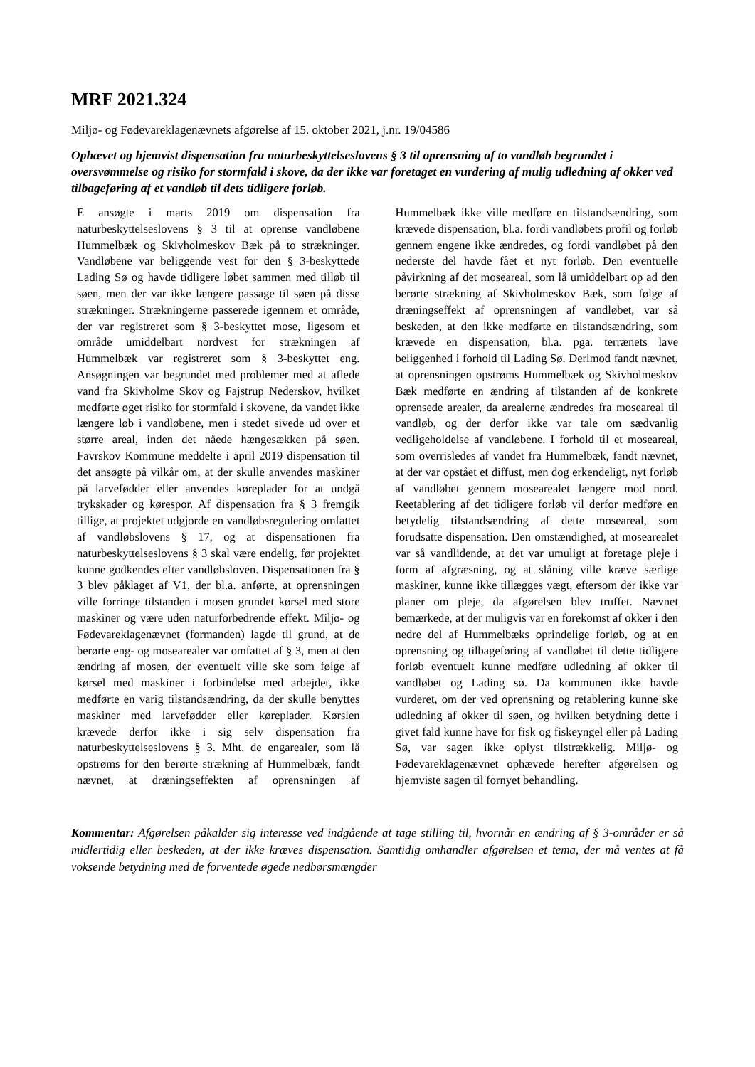MRF 2021.324
Miljø- og Fødevareklagenævnets afgørelse af 15. oktober 2021, j.nr. 19/04586
Ophævet og hjemvist dispensation fra naturbeskyttelseslovens § 3 til oprensning af to vandløb begrundet i oversvømmelse og risiko for stormfald i skove, da der ikke var foretaget en vurdering af mulig udledning af okker ved tilbageføring af et vandløb til dets tidligere forløb.
E ansøgte i marts 2019 om dispensation fra naturbeskyttelseslovens § 3 til at oprense vandløbene Hummelbæk og Skivholmeskov Bæk på to strækninger. Vandløbene var beliggende vest for den § 3-beskyttede Lading Sø og havde tidligere løbet sammen med tilløb til søen, men der var ikke længere passage til søen på disse strækninger. Strækningerne passerede igennem et område, der var registreret som § 3-beskyttet mose, ligesom et område umiddelbart nordvest for strækningen af Hummelbæk var registreret som § 3-beskyttet eng. Ansøgningen var begrundet med problemer med at aflede vand fra Skivholme Skov og Fajstrup Nederskov, hvilket medførte øget risiko for stormfald i skovene, da vandet ikke længere løb i vandløbene, men i stedet sivede ud over et større areal, inden det nåede hængesækken på søen. Favrskov Kommune meddelte i april 2019 dispensation til det ansøgte på vilkår om, at der skulle anvendes maskiner på larvefødder eller anvendes køreplader for at undgå trykskader og kørespor. Af dispensation fra § 3 fremgik tillige, at projektet udgjorde en vandløbsregulering omfattet af vandløbslovens § 17, og at dispensationen fra naturbeskyttelseslovens § 3 skal være endelig, før projektet kunne godkendes efter vandløbsloven. Dispensationen fra § 3 blev påklaget af V1, der bl.a. anførte, at oprensningen ville forringe tilstanden i mosen grundet kørsel med store maskiner og være uden naturforbedrende effekt. Miljø- og Fødevareklagenævnet (formanden) lagde til grund, at de berørte eng- og mosearealer var omfattet af § 3, men at den ændring af mosen, der eventuelt ville ske som følge af kørsel med maskiner i forbindelse med arbejdet, ikke medførte en varig tilstandsændring, da der skulle benyttes maskiner med larvefødder eller køreplader. Kørslen krævede derfor ikke i sig selv dispensation fra naturbeskyttelseslovens § 3. Mht. de engarealer, som lå opstrøms for den berørte strækning af Hummelbæk, fandt nævnet, at dræningseffekten af oprensningen af Hummelbæk ikke ville medføre en tilstandsændring, som krævede dispensation, bl.a. fordi vandløbets profil og forløb gennem engene ikke ændredes, og fordi vandløbet på den nederste del havde fået et nyt forløb. Den eventuelle påvirkning af det moseareal, som lå umiddelbart op ad den berørte strækning af Skivholmeskov Bæk, som følge af dræningseffekt af oprensningen af vandløbet, var så beskeden, at den ikke medførte en tilstandsændring, som krævede en dispensation, bl.a. pga. terrænets lave beliggenhed i forhold til Lading Sø. Derimod fandt nævnet, at oprensningen opstrøms Hummelbæk og Skivholmeskov Bæk medførte en ændring af tilstanden af de konkrete oprensede arealer, da arealerne ændredes fra moseareal til vandløb, og der derfor ikke var tale om sædvanlig vedligeholdelse af vandløbene. I forhold til et moseareal, som overrisledes af vandet fra Hummelbæk, fandt nævnet, at der var opstået et diffust, men dog erkendeligt, nyt forløb af vandløbet gennem mosearealet længere mod nord. Reetablering af det tidligere forløb vil derfor medføre en betydelig tilstandsændring af dette moseareal, som forudsatte dispensation. Den omstændighed, at mosearealet var så vandlidende, at det var umuligt at foretage pleje i form af afgræsning, og at slåning ville kræve særlige maskiner, kunne ikke tillægges vægt, eftersom der ikke var planer om pleje, da afgørelsen blev truffet. Nævnet bemærkede, at der muligvis var en forekomst af okker i den nedre del af Hummelbæks oprindelige forløb, og at en oprensning og tilbageføring af vandløbet til dette tidligere forløb eventuelt kunne medføre udledning af okker til vandløbet og Lading sø. Da kommunen ikke havde vurderet, om der ved oprensning og retablering kunne ske udledning af okker til søen, og hvilken betydning dette i givet fald kunne have for fisk og fiskeyngel eller på Lading Sø, var sagen ikke oplyst tilstrækkelig. Miljø- og Fødevareklagenævnet ophævede herefter afgørelsen og hjemviste sagen til fornyet behandling.
Kommentar: Afgørelsen påkalder sig interesse ved indgående at tage stilling til, hvornår en ændring af § 3-områder er så midlertidig eller beskeden, at der ikke kræves dispensation. Samtidig omhandler afgørelsen et tema, der må ventes at få voksende betydning med de forventede øgede nedbørsmængder